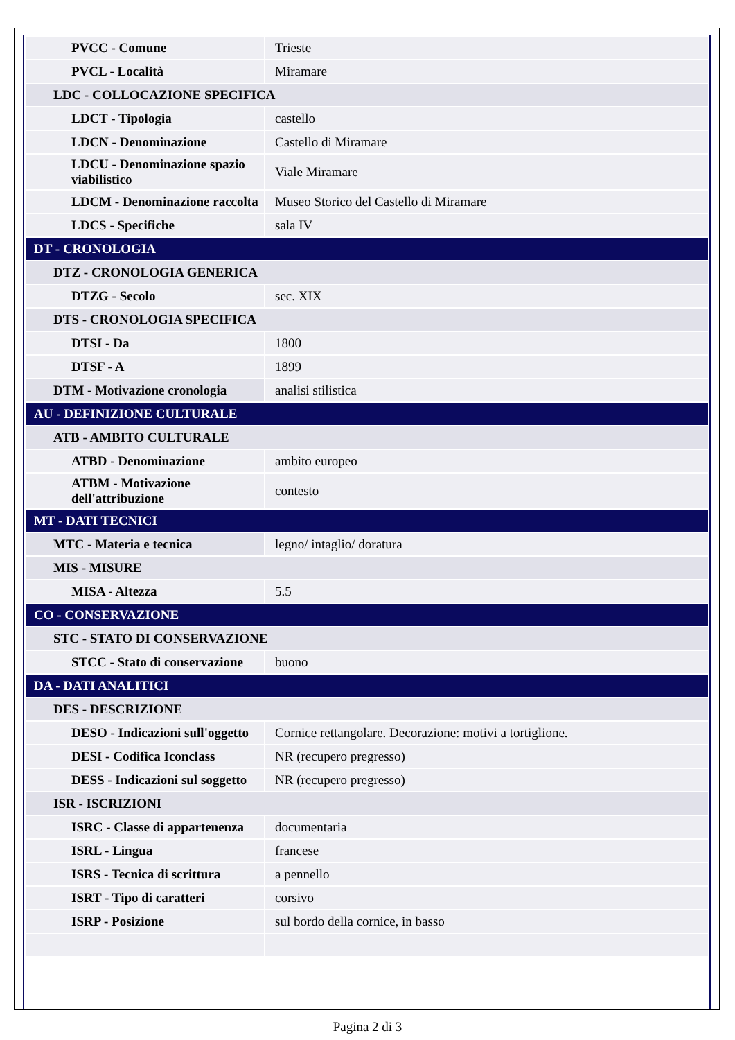| PVCC - Comune | Trieste |
| PVCL - Località | Miramare |
| LDC - COLLOCAZIONE SPECIFICA | |
| LDCT - Tipologia | castello |
| LDCN - Denominazione | Castello di Miramare |
| LDCU - Denominazione spazio viabilistico | Viale Miramare |
| LDCM - Denominazione raccolta | Museo Storico del Castello di Miramare |
| LDCS - Specifiche | sala IV |
| DT - CRONOLOGIA | |
| DTZ - CRONOLOGIA GENERICA | |
| DTZG - Secolo | sec. XIX |
| DTS - CRONOLOGIA SPECIFICA | |
| DTSI - Da | 1800 |
| DTSF - A | 1899 |
| DTM - Motivazione cronologia | analisi stilistica |
| AU - DEFINIZIONE CULTURALE | |
| ATB - AMBITO CULTURALE | |
| ATBD - Denominazione | ambito europeo |
| ATBM - Motivazione dell'attribuzione | contesto |
| MT - DATI TECNICI | |
| MTC - Materia e tecnica | legno/ intaglio/ doratura |
| MIS - MISURE | |
| MISA - Altezza | 5.5 |
| CO - CONSERVAZIONE | |
| STC - STATO DI CONSERVAZIONE | |
| STCC - Stato di conservazione | buono |
| DA - DATI ANALITICI | |
| DES - DESCRIZIONE | |
| DESO - Indicazioni sull'oggetto | Cornice rettangolare. Decorazione: motivi a tortiglione. |
| DESI - Codifica Iconclass | NR (recupero pregresso) |
| DESS - Indicazioni sul soggetto | NR (recupero pregresso) |
| ISR - ISCRIZIONI | |
| ISRC - Classe di appartenenza | documentaria |
| ISRL - Lingua | francese |
| ISRS - Tecnica di scrittura | a pennello |
| ISRT - Tipo di caratteri | corsivo |
| ISRP - Posizione | sul bordo della cornice, in basso |
Pagina 2 di 3